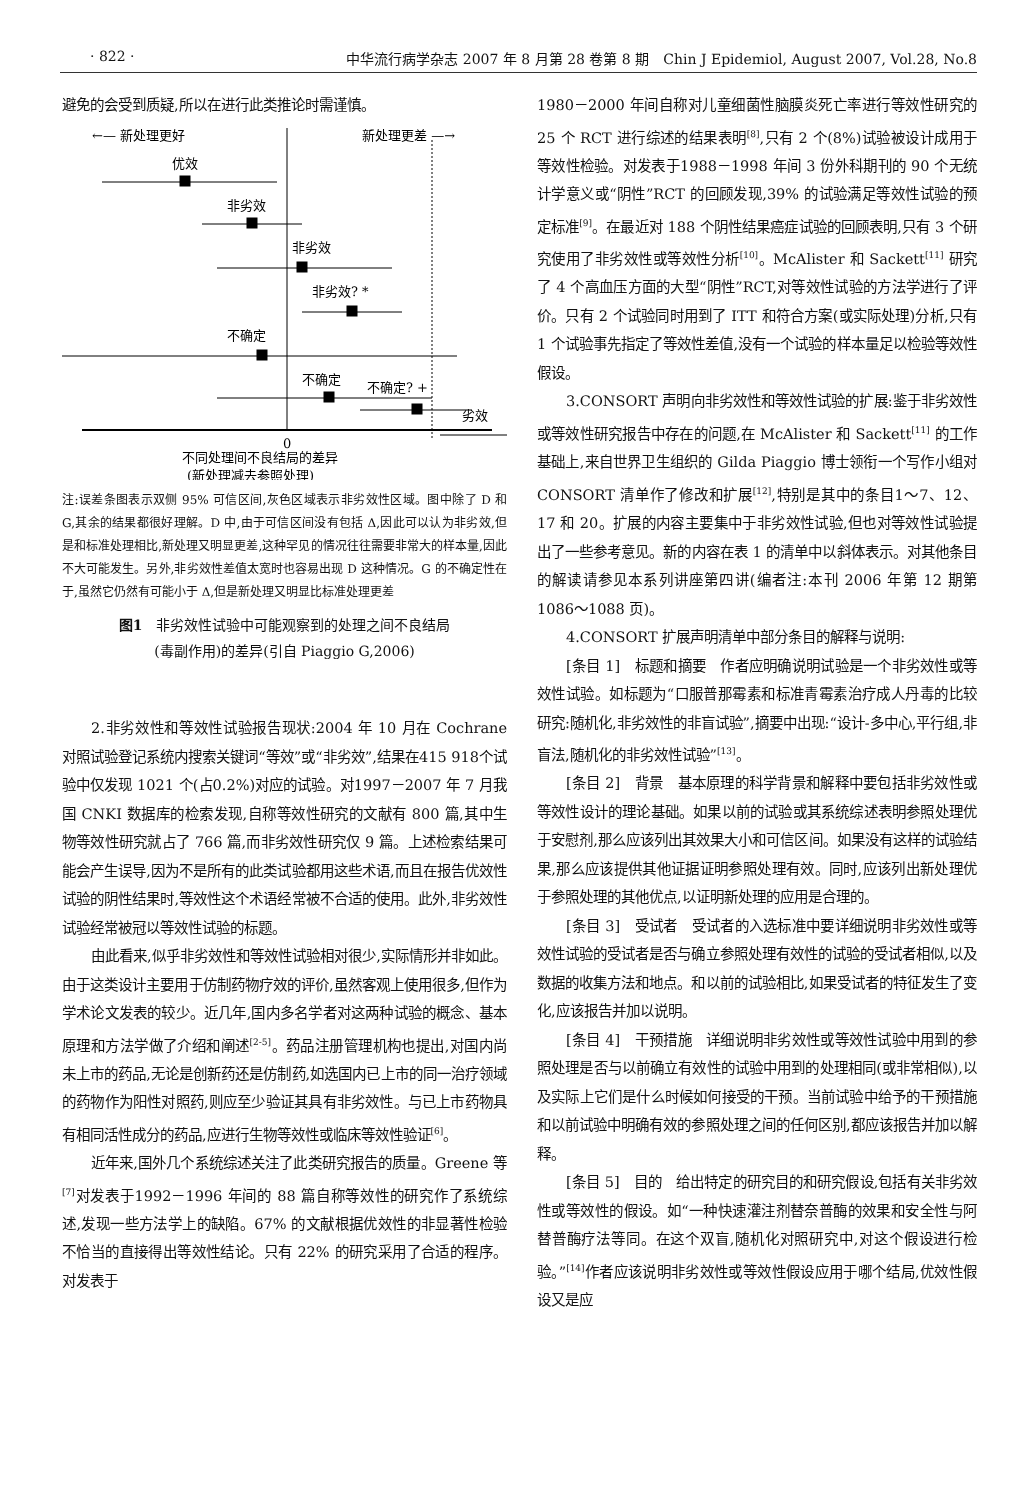· 822 · 中华流行病学杂志 2007 年 8 月第 28 卷第 8 期　Chin J Epidemiol, August 2007, Vol.28, No.8
避免的会受到质疑,所以在进行此类推论时需谨慎。
←— 新处理更好
新处理更差 —→
优效
非劣效
非劣效
非劣效? *
不确定
不确定
不确定? +
劣效
0
不同处理间不良结局的差异
(新处理减去参照处理)
注:误差条图表示双侧 95% 可信区间,灰色区域表示非劣效性区域。图中除了 D 和 G,其余的结果都很好理解。D 中,由于可信区间没有包括 Δ,因此可以认为非劣效,但是和标准处理相比,新处理又明显更差,这种罕见的情况往往需要非常大的样本量,因此不大可能发生。另外,非劣效性差值太宽时也容易出现 D 这种情况。G 的不确定性在于,虽然它仍然有可能小于 Δ,但是新处理又明显比标准处理更差
图1　非劣效性试验中可能观察到的处理之间不良结局
(毒副作用)的差异(引自 Piaggio G,2006)
2.非劣效性和等效性试验报告现状:2004 年 10 月在 Cochrane 对照试验登记系统内搜索关键词“等效”或“非劣效”,结果在415 918个试验中仅发现 1021 个(占0.2%)对应的试验。对1997－2007 年 7 月我国 CNKI 数据库的检索发现,自称等效性研究的文献有 800 篇,其中生物等效性研究就占了 766 篇,而非劣效性研究仅 9 篇。上述检索结果可能会产生误导,因为不是所有的此类试验都用这些术语,而且在报告优效性试验的阴性结果时,等效性这个术语经常被不合适的使用。此外,非劣效性试验经常被冠以等效性试验的标题。
由此看来,似乎非劣效性和等效性试验相对很少,实际情形并非如此。由于这类设计主要用于仿制药物疗效的评价,虽然客观上使用很多,但作为学术论文发表的较少。近几年,国内多名学者对这两种试验的概念、基本原理和方法学做了介绍和阐述<sup>[2-5]</sup>。药品注册管理机构也提出,对国内尚未上市的药品,无论是创新药还是仿制药,如选国内已上市的同一治疗领域的药物作为阳性对照药,则应至少验证其具有非劣效性。与已上市药物具有相同活性成分的药品,应进行生物等效性或临床等效性验证<sup>[6]</sup>。
近年来,国外几个系统综述关注了此类研究报告的质量。Greene 等<sup>[7]</sup>对发表于1992－1996 年间的 88 篇自称等效性的研究作了系统综述,发现一些方法学上的缺陷。67% 的文献根据优效性的非显著性检验不恰当的直接得出等效性结论。只有 22% 的研究采用了合适的程序。对发表于
1980－2000 年间自称对儿童细菌性脑膜炎死亡率进行等效性研究的 25 个 RCT 进行综述的结果表明<sup>[8]</sup>,只有 2 个(8%)试验被设计成用于等效性检验。对发表于1988－1998 年间 3 份外科期刊的 90 个无统计学意义或“阴性”RCT 的回顾发现,39% 的试验满足等效性试验的预定标准<sup>[9]</sup>。在最近对 188 个阴性结果癌症试验的回顾表明,只有 3 个研究使用了非劣效性或等效性分析<sup>[10]</sup>。McAlister 和 Sackett<sup>[11]</sup> 研究了 4 个高血压方面的大型“阴性”RCT,对等效性试验的方法学进行了评价。只有 2 个试验同时用到了 ITT 和符合方案(或实际处理)分析,只有 1 个试验事先指定了等效性差值,没有一个试验的样本量足以检验等效性假设。
3.CONSORT 声明向非劣效性和等效性试验的扩展:鉴于非劣效性或等效性研究报告中存在的问题,在 McAlister 和 Sackett<sup>[11]</sup> 的工作基础上,来自世界卫生组织的 Gilda Piaggio 博士领衔一个写作小组对 CONSORT 清单作了修改和扩展<sup>[12]</sup>,特别是其中的条目1～7、12、17 和 20。扩展的内容主要集中于非劣效性试验,但也对等效性试验提出了一些参考意见。新的内容在表 1 的清单中以斜体表示。对其他条目的解读请参见本系列讲座第四讲(编者注:本刊 2006 年第 12 期第 1086～1088 页)。
4.CONSORT 扩展声明清单中部分条目的解释与说明:
[条目 1]　标题和摘要　作者应明确说明试验是一个非劣效性或等效性试验。如标题为“口服普那霉素和标准青霉素治疗成人丹毒的比较研究:随机化,非劣效性的非盲试验”,摘要中出现:“设计-多中心,平行组,非盲法,随机化的非劣效性试验”<sup>[13]</sup>。
[条目 2]　背景　基本原理的科学背景和解释中要包括非劣效性或等效性设计的理论基础。如果以前的试验或其系统综述表明参照处理优于安慰剂,那么应该列出其效果大小和可信区间。如果没有这样的试验结果,那么应该提供其他证据证明参照处理有效。同时,应该列出新处理优于参照处理的其他优点,以证明新处理的应用是合理的。
[条目 3]　受试者　受试者的入选标准中要详细说明非劣效性或等效性试验的受试者是否与确立参照处理有效性的试验的受试者相似,以及数据的收集方法和地点。和以前的试验相比,如果受试者的特征发生了变化,应该报告并加以说明。
[条目 4]　干预措施　详细说明非劣效性或等效性试验中用到的参照处理是否与以前确立有效性的试验中用到的处理相同(或非常相似),以及实际上它们是什么时候如何接受的干预。当前试验中给予的干预措施和以前试验中明确有效的参照处理之间的任何区别,都应该报告并加以解释。
[条目 5]　目的　给出特定的研究目的和研究假设,包括有关非劣效性或等效性的假设。如“一种快速灌注剂替奈普酶的效果和安全性与阿替普酶疗法等同。在这个双盲,随机化对照研究中,对这个假设进行检验。”<sup>[14]</sup>作者应该说明非劣效性或等效性假设应用于哪个结局,优效性假设又是应